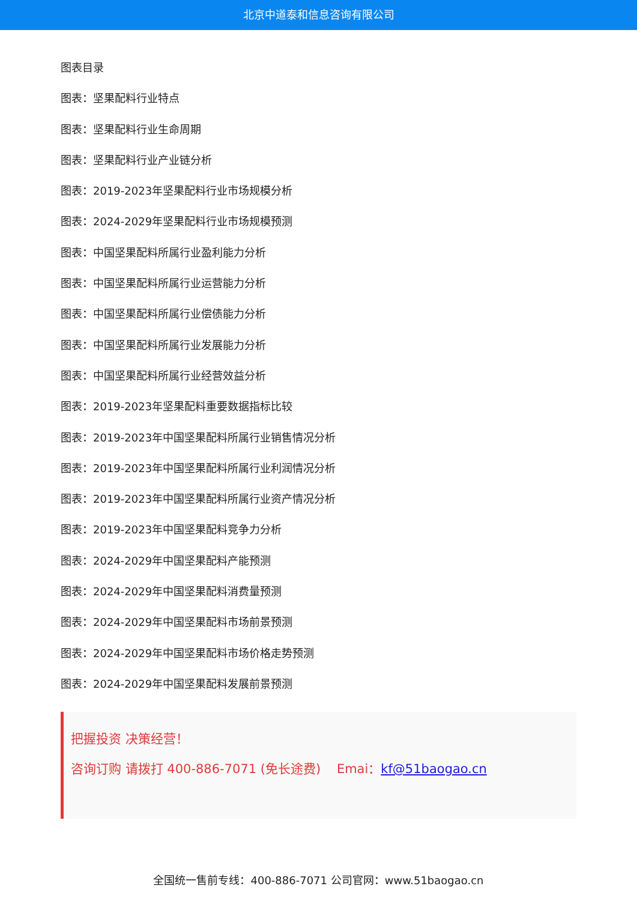北京中道泰和信息咨询有限公司
图表目录
图表：坚果配料行业特点
图表：坚果配料行业生命周期
图表：坚果配料行业产业链分析
图表：2019-2023年坚果配料行业市场规模分析
图表：2024-2029年坚果配料行业市场规模预测
图表：中国坚果配料所属行业盈利能力分析
图表：中国坚果配料所属行业运营能力分析
图表：中国坚果配料所属行业偿债能力分析
图表：中国坚果配料所属行业发展能力分析
图表：中国坚果配料所属行业经营效益分析
图表：2019-2023年坚果配料重要数据指标比较
图表：2019-2023年中国坚果配料所属行业销售情况分析
图表：2019-2023年中国坚果配料所属行业利润情况分析
图表：2019-2023年中国坚果配料所属行业资产情况分析
图表：2019-2023年中国坚果配料竞争力分析
图表：2024-2029年中国坚果配料产能预测
图表：2024-2029年中国坚果配料消费量预测
图表：2024-2029年中国坚果配料市场前景预测
图表：2024-2029年中国坚果配料市场价格走势预测
图表：2024-2029年中国坚果配料发展前景预测
把握投资 决策经营！
咨询订购 请拨打 400-886-7071 (免长途费) Emai：kf@51baogao.cn
全国统一售前专线：400-886-7071 公司官网：www.51baogao.cn